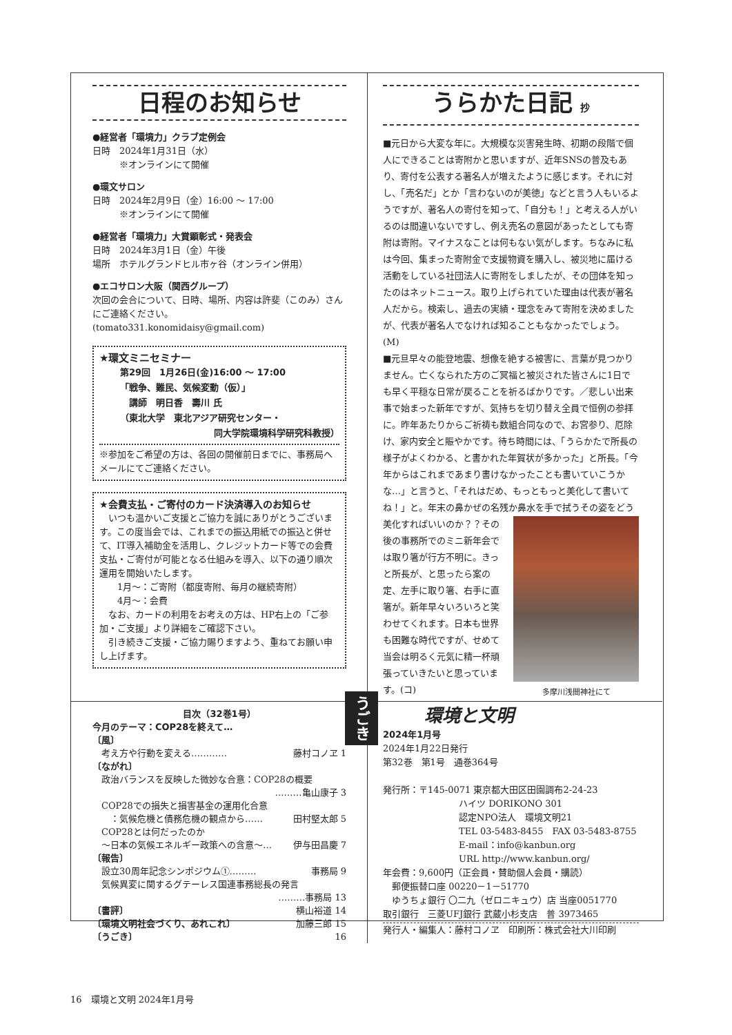日程のお知らせ
●経営者「環境力」クラブ定例会
日時　2024年1月31日（水）
　　　※オンラインにて開催
●環文サロン
日時　2024年2月9日（金）16:00 ～ 17:00
　　　※オンラインにて開催
●経営者「環境力」大賞顕彰式・発表会
日時　2024年3月1日（金）午後
場所　ホテルグランドヒル市ヶ谷（オンライン併用）
●エコサロン大阪（関西グループ）
次回の会合について、日時、場所、内容は許斐（このみ）さんにご連絡ください。
(tomato331.konomidaisy@gmail.com)
★環文ミニセミナー
第29回　1月26日(金)16:00 ～ 17:00
「戦争、難民、気候変動（仮）」
　講師　明日香　壽川 氏
（東北大学　東北アジア研究センター・
同大学院環境科学研究科教授）
※参加をご希望の方は、各回の開催前日までに、事務局へメールにてご連絡ください。
★会費支払・ご寄付のカード決済導入のお知らせ
　いつも温かいご支援とご協力を誠にありがとうございます。この度当会では、これまでの振込用紙での振込と併せて、IT導入補助金を活用し、クレジットカード等での会費支払・ご寄付が可能となる仕組みを導入、以下の通り順次運用を開始いたします。
　　1月～：ご寄附（都度寄附、毎月の継続寄附）
　　4月～：会費
　なお、カードの利用をお考えの方は、HP右上の「ご参加・ご支援」より詳細をご確認下さい。
　引き続きご支援・ご協力賜りますよう、重ねてお願い申し上げます。
うらかた日記 抄
■元日から大変な年に。大規模な災害発生時、初期の段階で個人にできることは寄附かと思いますが、近年SNSの普及もあり、寄付を公表する著名人が増えたように感じます。それに対し、「売名だ」とか「言わないのが美徳」などと言う人もいるようですが、著名人の寄付を知って、「自分も！」と考える人がいるのは間違いないですし、例え売名の意図があったとしても寄附は寄附。マイナスなことは何もない気がします。ちなみに私は今回、集まった寄附金で支援物資を購入し、被災地に届ける活動をしている社団法人に寄附をしましたが、その団体を知ったのはネットニュース。取り上げられていた理由は代表が著名人だから。検索し、過去の実績・理念をみて寄附を決めましたが、代表が著名人でなければ知ることもなかったでしょう。(M)
■元旦早々の能登地震、想像を絶する被害に、言葉が見つかりません。亡くなられた方のご冥福と被災された皆さんに1日でも早く平穏な日常が戻ることを祈るばかりです。／悲しい出来事で始まった新年ですが、気持ちを切り替え全員で恒例の参拝に。昨年あたりからご祈祷も数組合同なので、お宮参り、厄除け、家内安全と賑やかです。待ち時間には、「うらかたで所長の様子がよくわかる、と書かれた年賀状が多かった」と所長。「今年からはこれまであまり書けなかったことも書いていこうかな…」と言うと、「それはだめ、もっともっと美化して書いてね！」と。年末の鼻かぜの名残か鼻水を手で拭うその姿をどう美化すれ
多摩川浅間神社にて
ばいいのか？？その後の事務所でのミニ新年会では取り箸が行方不明に。きっと所長が、と思ったら案の定、左手に取り箸、右手に直箸が。新年早々いろいろと笑わせてくれます。日本も世界も困難な時代ですが、せめて当会は明るく元気に精一杯頑張っていきたいと思っています。(コ)
目次（32巻1号）
今月のテーマ：COP28を終えて…
〔風〕
　考え方や行動を変える………… 藤村コノヱ 1
〔ながれ〕
　政治バランスを反映した微妙な合意：COP28の概要
………亀山康子 3
　COP28での損失と損害基金の運用化合意
　　：気候危機と債務危機の観点から…… 田村堅太郎 5
　COP28とは何だったのか
　～日本の気候エネルギー政策への含意～… 伊与田昌慶 7
〔報告〕
　設立30周年記念シンポジウム①……… 事務局 9
　気候異変に関するグテーレス国連事務総長の発言
………事務局 13
〔書評〕 横山裕道 14
〔環境文明社会づくり、あれこれ〕 加藤三郎 15
〔うごき〕 16
環境と文明
2024年1月号
2024年1月22日発行
第32巻　第1号　通巻364号
発行所：〒145-0071 東京都大田区田園調布2-24-23
ハイツ DORIKONO 301
認定NPO法人　環境文明21
TEL 03-5483-8455　FAX 03-5483-8755
E-mail：info@kanbun.org
URL http://www.kanbun.org/
年会費：9,600円（正会員・賛助個人会員・購読）
　郵便振替口座 00220－1－51770
　ゆうちょ銀行 〇二九（ゼロニキュウ）店 当座0051770
取引銀行　三菱UFJ銀行 武蔵小杉支店　普 3973465
発行人・編集人：藤村コノヱ　印刷所：株式会社大川印刷
うごき
16　環境と文明 2024年1月号